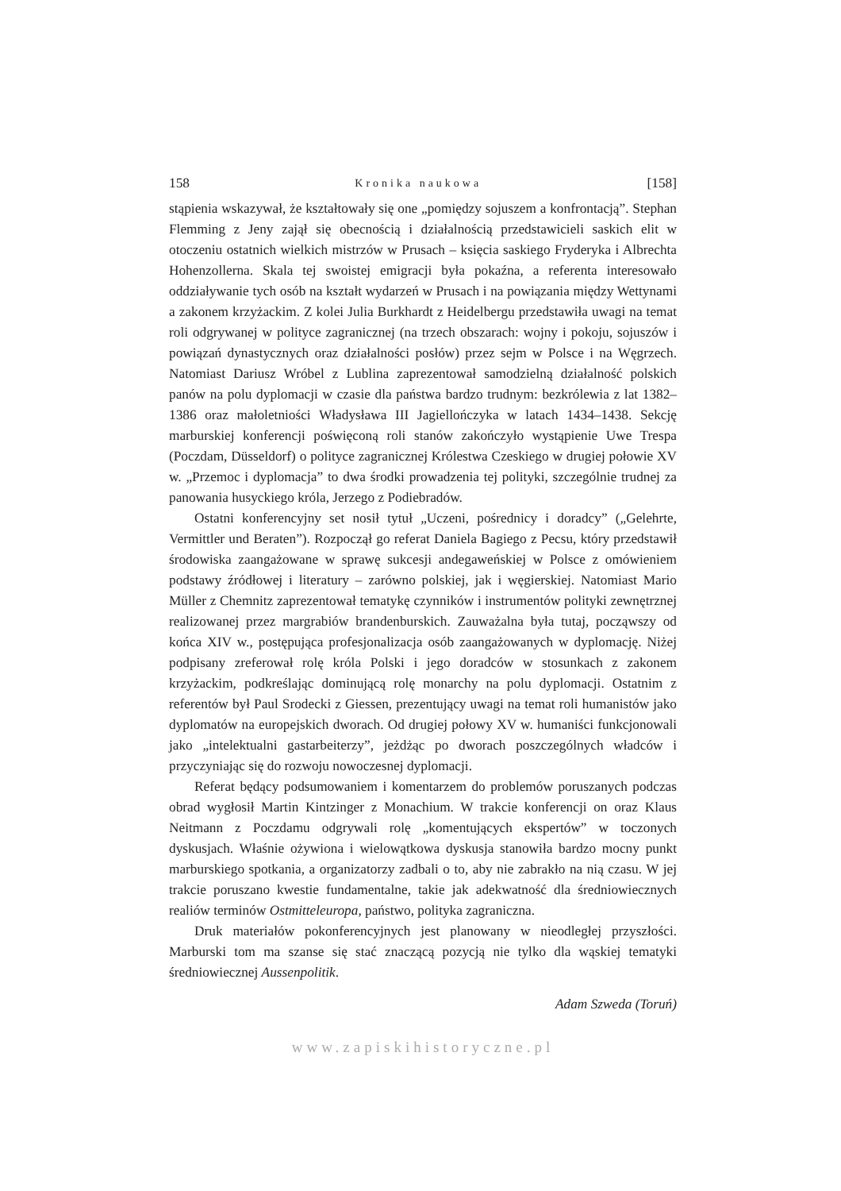158 Kronika naukowa [158]
stąpienia wskazywał, że kształtowały się one „pomiędzy sojuszem a konfrontacją”. Stephan Flemming z Jeny zajął się obecnością i działalnością przedstawicieli saskich elit w otoczeniu ostatnich wielkich mistrzów w Prusach – księcia saskiego Fryderyka i Albrechta Hohenzollerna. Skala tej swoistej emigracji była pokaźna, a referenta interesowało oddziaływanie tych osób na kształt wydarzeń w Prusach i na powiązania między Wettynami a zakonem krzyżackim. Z kolei Julia Burkhardt z Heidelbergu przedstawiła uwagi na temat roli odgrywanej w polityce zagranicznej (na trzech obszarach: wojny i pokoju, sojuszów i powiązań dynastycznych oraz działalności posłów) przez sejm w Polsce i na Węgrzech. Natomiast Dariusz Wróbel z Lublina zaprezentował samodzielną działalność polskich panów na polu dyplomacji w czasie dla państwa bardzo trudnym: bezkrólewia z lat 1382–1386 oraz małoletniości Władysława III Jagiellończyka w latach 1434–1438. Sekcję marburskiej konferencji poświęconą roli stanów zakończyło wystąpienie Uwe Trespa (Poczdam, Düsseldorf) o polityce zagranicznej Królestwa Czeskiego w drugiej połowie XV w. „Przemoc i dyplomacja” to dwa środki prowadzenia tej polityki, szczególnie trudnej za panowania husyckiego króla, Jerzego z Podiebradów.
Ostatni konferencyjny set nosił tytuł „Uczeni, pośrednicy i doradcy” („Gelehrte, Vermittler und Beraten”). Rozpoczął go referat Daniela Bagiego z Pecsu, który przedstawił środowiska zaangażowane w sprawę sukcesji andegaweńskiej w Polsce z omówieniem podstawy źródłowej i literatury – zarówno polskiej, jak i węgierskiej. Natomiast Mario Müller z Chemnitz zaprezentował tematykę czynników i instrumentów polityki zewnętrznej realizowanej przez margrabiów brandenburskich. Zauważalna była tutaj, począwszy od końca XIV w., postępująca profesjonalizacja osób zaangażowanych w dyplomację. Niżej podpisany zreferował rolę króla Polski i jego doradców w stosunkach z zakonem krzyżackim, podkreślając dominującą rolę monarchy na polu dyplomacji. Ostatnim z referentów był Paul Srodecki z Giessen, prezentujący uwagi na temat roli humanistów jako dyplomatów na europejskich dworach. Od drugiej połowy XV w. humaniści funkcjonowali jako „intelektualni gastarbeiterzy”, jeżdżąc po dworach poszczególnych władców i przyczyniając się do rozwoju nowoczesnej dyplomacji.
Referat będący podsumowaniem i komentarzem do problemów poruszanych podczas obrad wygłosił Martin Kintzinger z Monachium. W trakcie konferencji on oraz Klaus Neitmann z Poczdamu odgrywali rolę „komentujących ekspertów” w toczonych dyskusjach. Właśnie ożywiona i wielowątkowa dyskusja stanowiła bardzo mocny punkt marburskiego spotkania, a organizatorzy zadbali o to, aby nie zabrakło na nią czasu. W jej trakcie poruszano kwestie fundamentalne, takie jak adekwatność dla średniowiecznych realiów terminów Ostmitteleuropa, państwo, polityka zagraniczna.
Druk materiałów pokonferencyjnych jest planowany w nieodległej przyszłości. Marburski tom ma szanse się stać znaczącą pozycją nie tylko dla wąskiej tematyki średniowiecznej Aussenpolitik.
Adam Szweda (Toruń)
www.zapiskihistoryczne.pl